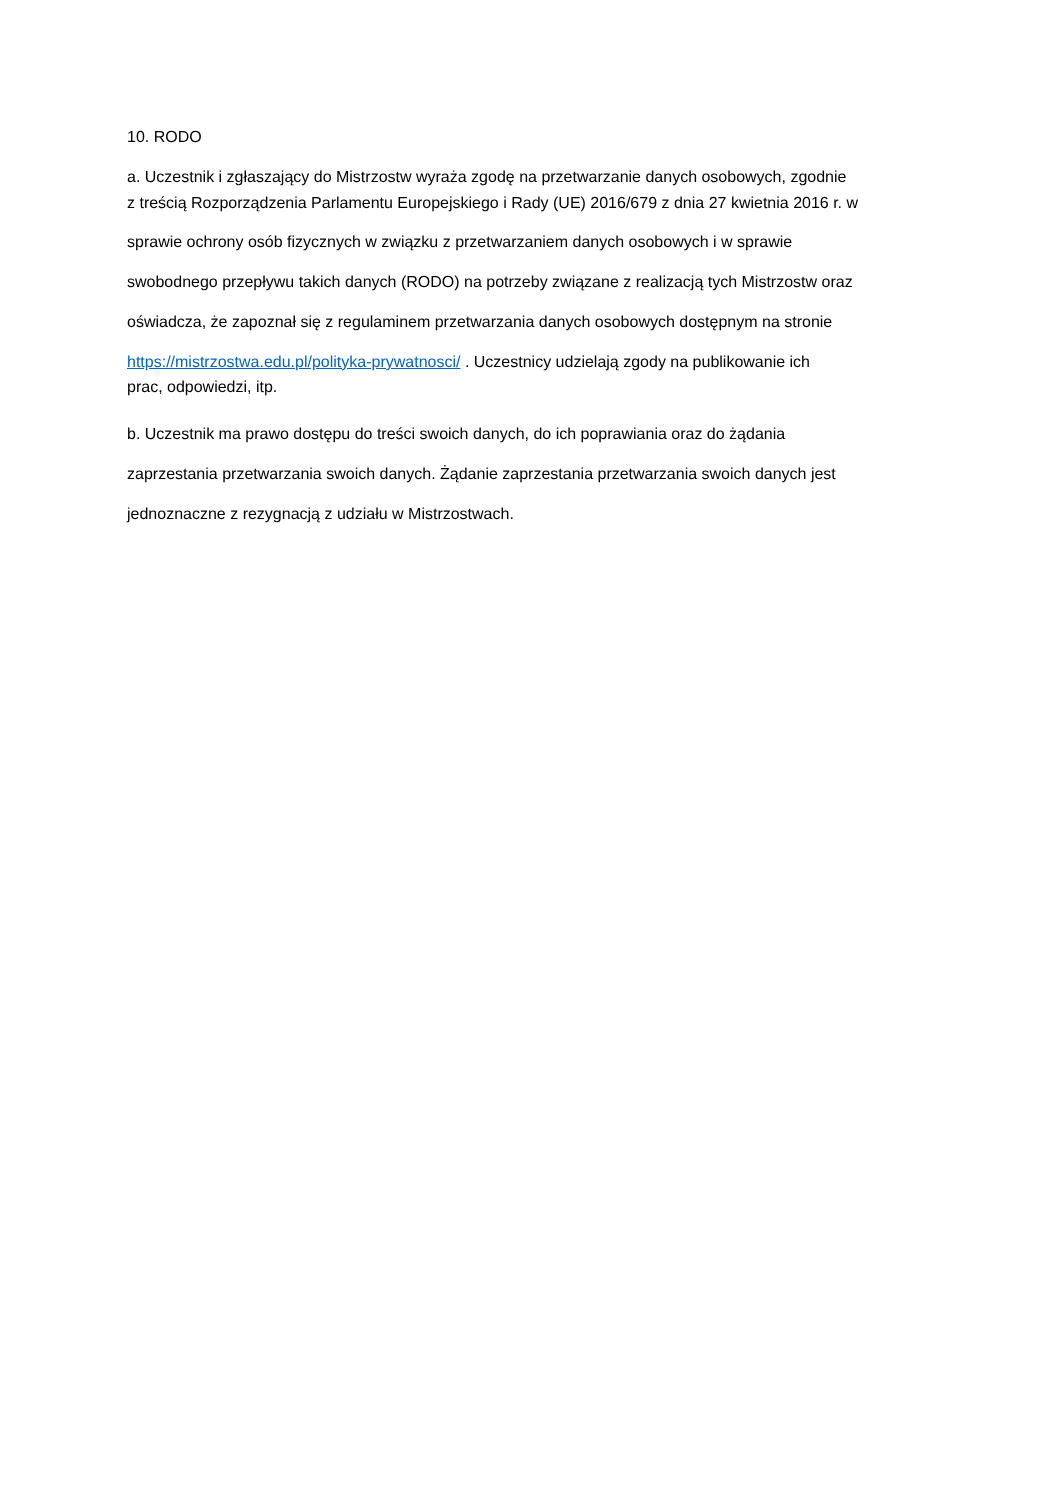10. RODO
a. Uczestnik i zgłaszający do Mistrzostw wyraża zgodę na przetwarzanie danych osobowych, zgodnie
z treścią Rozporządzenia Parlamentu Europejskiego i Rady (UE) 2016/679 z dnia 27 kwietnia 2016 r. w
sprawie ochrony osób fizycznych w związku z przetwarzaniem danych osobowych i w sprawie
swobodnego przepływu takich danych (RODO) na potrzeby związane z realizacją tych Mistrzostw oraz
oświadcza, że zapoznał się z regulaminem przetwarzania danych osobowych dostępnym na stronie
https://mistrzostwa.edu.pl/polityka-prywatnosci/ . Uczestnicy udzielają zgody na publikowanie ich
prac, odpowiedzi, itp.
b. Uczestnik ma prawo dostępu do treści swoich danych, do ich poprawiania oraz do żądania
zaprzestania przetwarzania swoich danych. Żądanie zaprzestania przetwarzania swoich danych jest
jednoznaczne z rezygnacją z udziału w Mistrzostwach.